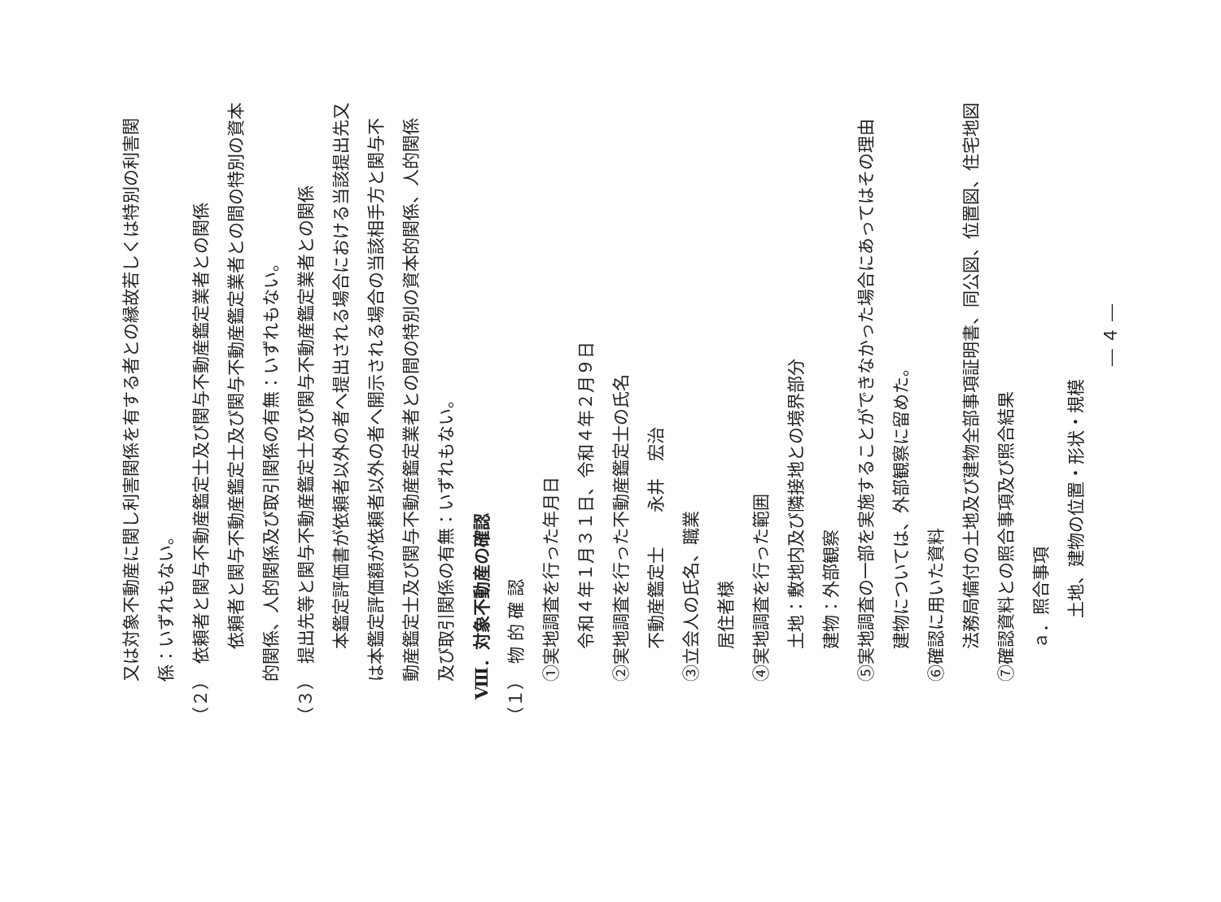又は対象不動産に関し利害関係を有する者との縁故若しくは特別の利害関
係：いずれもない。
（２）　依頼者と関与不動産鑑定士及び関与不動産鑑定業者との関係
依頼者と関与不動産鑑定士及び関与不動産鑑定業者との間の特別の資本
的関係、人的関係及び取引関係の有無：いずれもない。
（３）　提出先等と関与不動産鑑定士及び関与不動産鑑定業者との関係
本鑑定評価書が依頼者以外の者へ提出される場合における当該提出先又
は本鑑定評価額が依頼者以外の者へ開示される場合の当該相手方と関与不
動産鑑定士及び関与不動産鑑定業者との間の特別の資本的関係、人的関係
及び取引関係の有無：いずれもない。
Ⅷ．対象不動産の確認
（１）　物 的 確 認
①実地調査を行った年月日
令和４年１月３１日、令和４年２月９日
②実地調査を行った不動産鑑定士の氏名
不動産鑑定士　　永井　宏治
③立会人の氏名、職業
居住者様
④実地調査を行った範囲
土地：敷地内及び隣接地との境界部分
建物：外部観察
⑤実地調査の一部を実施することができなかった場合にあってはその理由
建物については、外部観察に留めた。
⑥確認に用いた資料
法務局備付の土地及び建物全部事項証明書、同公図、位置図、住宅地図
⑦確認資料との照合事項及び照合結果
ａ．照合事項
土地、建物の位置・形状・規模
― ４ ―